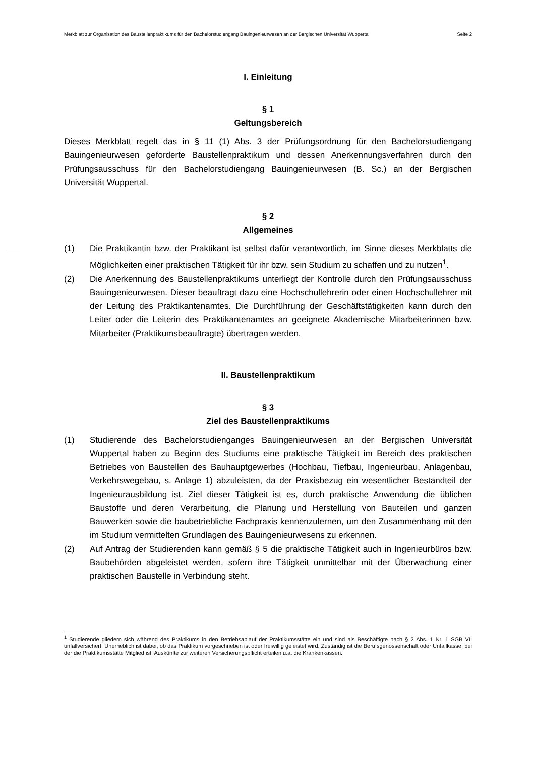Merkblatt zur Organisation des Baustellenpraktikums für den Bachelorstudiengang Bauingenieurwesen an der Bergischen Universität Wuppertal Seite 2
I. Einleitung
§ 1
Geltungsbereich
Dieses Merkblatt regelt das in § 11 (1) Abs. 3 der Prüfungsordnung für den Bachelorstudiengang Bauingenieurwesen geforderte Baustellenpraktikum und dessen Anerkennungsverfahren durch den Prüfungsausschuss für den Bachelorstudiengang Bauingenieurwesen (B. Sc.) an der Bergischen Universität Wuppertal.
§ 2
Allgemeines
(1) Die Praktikantin bzw. der Praktikant ist selbst dafür verantwortlich, im Sinne dieses Merkblatts die Möglichkeiten einer praktischen Tätigkeit für ihr bzw. sein Studium zu schaffen und zu nutzen<sup>1</sup>.
(2) Die Anerkennung des Baustellenpraktikums unterliegt der Kontrolle durch den Prüfungsausschuss Bauingenieurwesen. Dieser beauftragt dazu eine Hochschullehrerin oder einen Hochschullehrer mit der Leitung des Praktikantenamtes. Die Durchführung der Geschäftstätigkeiten kann durch den Leiter oder die Leiterin des Praktikantenamtes an geeignete Akademische Mitarbeiterinnen bzw. Mitarbeiter (Praktikumsbeauftragte) übertragen werden.
II. Baustellenpraktikum
§ 3
Ziel des Baustellenpraktikums
(1) Studierende des Bachelorstudienganges Bauingenieurwesen an der Bergischen Universität Wuppertal haben zu Beginn des Studiums eine praktische Tätigkeit im Bereich des praktischen Betriebes von Baustellen des Bauhauptgewerbes (Hochbau, Tiefbau, Ingenieurbau, Anlagenbau, Verkehrswegebau, s. Anlage 1) abzuleisten, da der Praxisbezug ein wesentlicher Bestandteil der Ingenieurausbildung ist. Ziel dieser Tätigkeit ist es, durch praktische Anwendung die üblichen Baustoffe und deren Verarbeitung, die Planung und Herstellung von Bauteilen und ganzen Bauwerken sowie die baubetriebliche Fachpraxis kennenzulernen, um den Zusammenhang mit den im Studium vermittelten Grundlagen des Bauingenieurwesens zu erkennen.
(2) Auf Antrag der Studierenden kann gemäß § 5 die praktische Tätigkeit auch in Ingenieurbüros bzw. Baubehörden abgeleistet werden, sofern ihre Tätigkeit unmittelbar mit der Überwachung einer praktischen Baustelle in Verbindung steht.
<sup>1</sup> Studierende gliedern sich während des Praktikums in den Betriebsablauf der Praktikumsstätte ein und sind als Beschäftigte nach § 2 Abs. 1 Nr. 1 SGB VII unfallversichert. Unerheblich ist dabei, ob das Praktikum vorgeschrieben ist oder freiwillig geleistet wird. Zuständig ist die Berufsgenossenschaft oder Unfallkasse, bei der die Praktikumsstätte Mitglied ist. Auskünfte zur weiteren Versicherungspflicht erteilen u.a. die Krankenkassen.